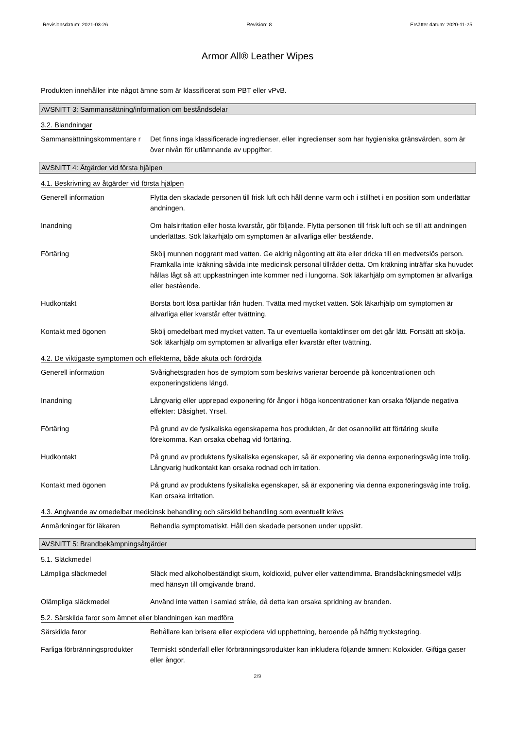Revisionsdatum: 2021-03-26 Revision: 8 Ersätter datum: 2020-11-25
Armor All® Leather Wipes
Produkten innehåller inte något ämne som är klassificerat som PBT eller vPvB.
AVSNITT 3: Sammansättning/information om beståndsdelar
3.2. Blandningar
Sammansättningskommentare r
Det finns inga klassificerade ingredienser, eller ingredienser som har hygieniska gränsvärden, som är över nivån för utlämnande av uppgifter.
AVSNITT 4: Åtgärder vid första hjälpen
4.1. Beskrivning av åtgärder vid första hjälpen
Generell information Flytta den skadade personen till frisk luft och håll denne varm och i stillhet i en position som underlättar andningen.
Inandning Om halsirritation eller hosta kvarstår, gör följande. Flytta personen till frisk luft och se till att andningen underlättas. Sök läkarhjälp om symptomen är allvarliga eller bestående.
Förtäring Skölj munnen noggrant med vatten. Ge aldrig någonting att äta eller dricka till en medvetslös person. Framkalla inte kräkning såvida inte medicinsk personal tillråder detta. Om kräkning inträffar ska huvudet hållas lågt så att uppkastningen inte kommer ned i lungorna. Sök läkarhjälp om symptomen är allvarliga eller bestående.
Hudkontakt Borsta bort lösa partiklar från huden. Tvätta med mycket vatten. Sök läkarhjälp om symptomen är allvarliga eller kvarstår efter tvättning.
Kontakt med ögonen Skölj omedelbart med mycket vatten. Ta ur eventuella kontaktlinser om det går lätt. Fortsätt att skölja. Sök läkarhjälp om symptomen är allvarliga eller kvarstår efter tvättning.
4.2. De viktigaste symptomen och effekterna, både akuta och fördröjda
Generell information Svårighetsgraden hos de symptom som beskrivs varierar beroende på koncentrationen och exponeringstidens längd.
Inandning Långvarig eller upprepad exponering för ångor i höga koncentrationer kan orsaka följande negativa effekter: Dåsighet. Yrsel.
Förtäring På grund av de fysikaliska egenskaperna hos produkten, är det osannolikt att förtäring skulle förekomma. Kan orsaka obehag vid förtäring.
Hudkontakt På grund av produktens fysikaliska egenskaper, så är exponering via denna exponeringsväg inte trolig. Långvarig hudkontakt kan orsaka rodnad och irritation.
Kontakt med ögonen På grund av produktens fysikaliska egenskaper, så är exponering via denna exponeringsväg inte trolig. Kan orsaka irritation.
4.3. Angivande av omedelbar medicinsk behandling och särskild behandling som eventuellt krävs
Anmärkningar för läkaren Behandla symptomatiskt. Håll den skadade personen under uppsikt.
AVSNITT 5: Brandbekämpningsåtgärder
5.1. Släckmedel
Lämpliga släckmedel Släck med alkoholbeständigt skum, koldioxid, pulver eller vattendimma. Brandsläckningsmedel väljs med hänsyn till omgivande brand.
Olämpliga släckmedel Använd inte vatten i samlad stråle, då detta kan orsaka spridning av branden.
5.2. Särskilda faror som ämnet eller blandningen kan medföra
Särskilda faror Behållare kan brisera eller explodera vid upphettning, beroende på häftig tryckstegring.
Farliga förbränningsprodukter
Termiskt sönderfall eller förbränningsprodukter kan inkludera följande ämnen: Koloxider. Giftiga gaser eller ångor.
2/9